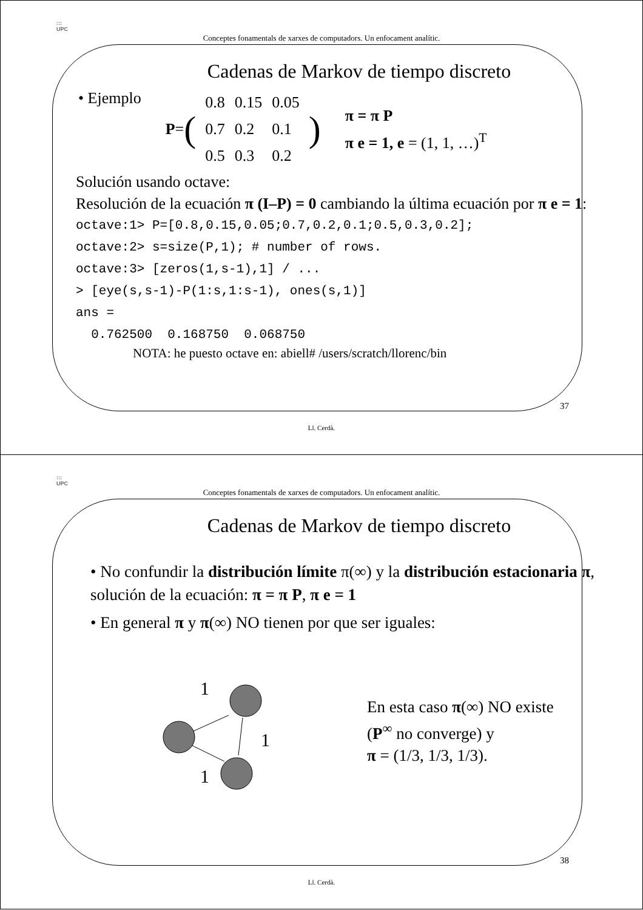:::
UPC
Conceptes fonamentals de xarxes de computadors. Un enfocament analític.
Cadenas de Markov de tiempo discreto
• Ejemplo
P = (
| 0.8 | 0.15 | 0.05 |
| 0.7 | 0.2 | 0.1 |
| 0.5 | 0.3 | 0.2 |
)
π = π P
π e = 1, e = (1, 1, …)<sup>T</sup>
Solución usando octave:
Resolución de la ecuación π (I–P) = 0 cambiando la última ecuación por π e = 1:
octave:1> P=[0.8,0.15,0.05;0.7,0.2,0.1;0.5,0.3,0.2];
octave:2> s=size(P,1); # number of rows.
octave:3> [zeros(1,s-1),1] / ...
> [eye(s,s-1)-P(1:s,1:s-1), ones(s,1)]
ans =
  0.762500  0.168750  0.068750
NOTA: he puesto octave en: abiell# /users/scratch/llorenc/bin
37
Ll. Cerdà.
:::
UPC
Conceptes fonamentals de xarxes de computadors. Un enfocament analític.
Cadenas de Markov de tiempo discreto
• No confundir la distribución límite π(∞) y la distribución estacionaria π, solución de la ecuación: π = π P, π e = 1
• En general π y π(∞) NO tienen por que ser iguales:
1
1
1
En esta caso π(∞) NO existe
(P<sup>∞</sup> no converge) y
π = (1/3, 1/3, 1/3).
38
Ll. Cerdà.